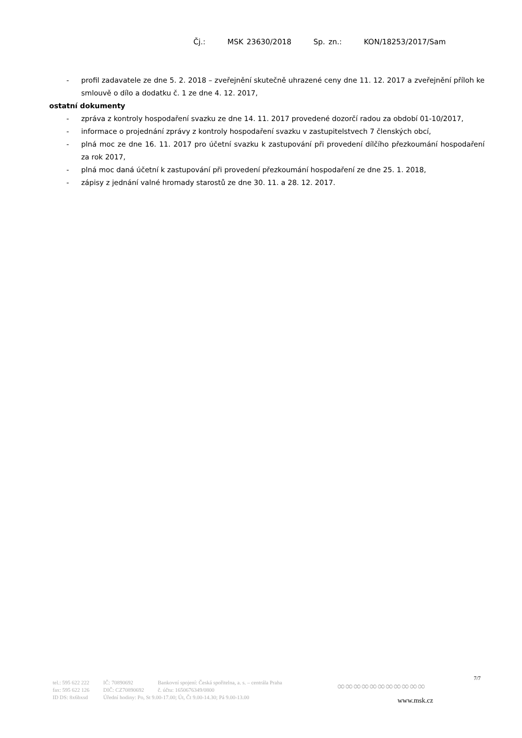Čj.: MSK 23630/2018 Sp. zn.: KON/18253/2017/Sam
- profil zadavatele ze dne 5. 2. 2018 – zveřejnění skutečně uhrazené ceny dne 11. 12. 2017 a zveřejnění příloh ke smlouvě o dílo a dodatku č. 1 ze dne 4. 12. 2017,
ostatní dokumenty
- zpráva z kontroly hospodaření svazku ze dne 14. 11. 2017 provedené dozorčí radou za období 01-10/2017,
- informace o projednání zprávy z kontroly hospodaření svazku v zastupitelstvech 7 členských obcí,
- plná moc ze dne 16. 11. 2017 pro účetní svazku k zastupování při provedení dílčího přezkoumání hospodaření za rok 2017,
- plná moc daná účetní k zastupování při provedení přezkoumání hospodaření ze dne 25. 1. 2018,
- zápisy z jednání valné hromady starostů ze dne 30. 11. a 28. 12. 2017.
7/7
| tel.: 595 622 222 | IČ: 70890692 | Bankovní spojení: Česká spořitelna, a. s. – centrála Praha |
| fax: 595 622 126 | DIČ: CZ70890692 | č. účtu: 1650676349/0800 |
| ID DS: 8x6bxsd | Úřední hodiny: Po, St 9.00-17.00; Út, Čt 9.00-14.30; Pá 9.00-13.00 | |
∞∞∞∞∞∞∞∞∞∞∞
www.msk.cz